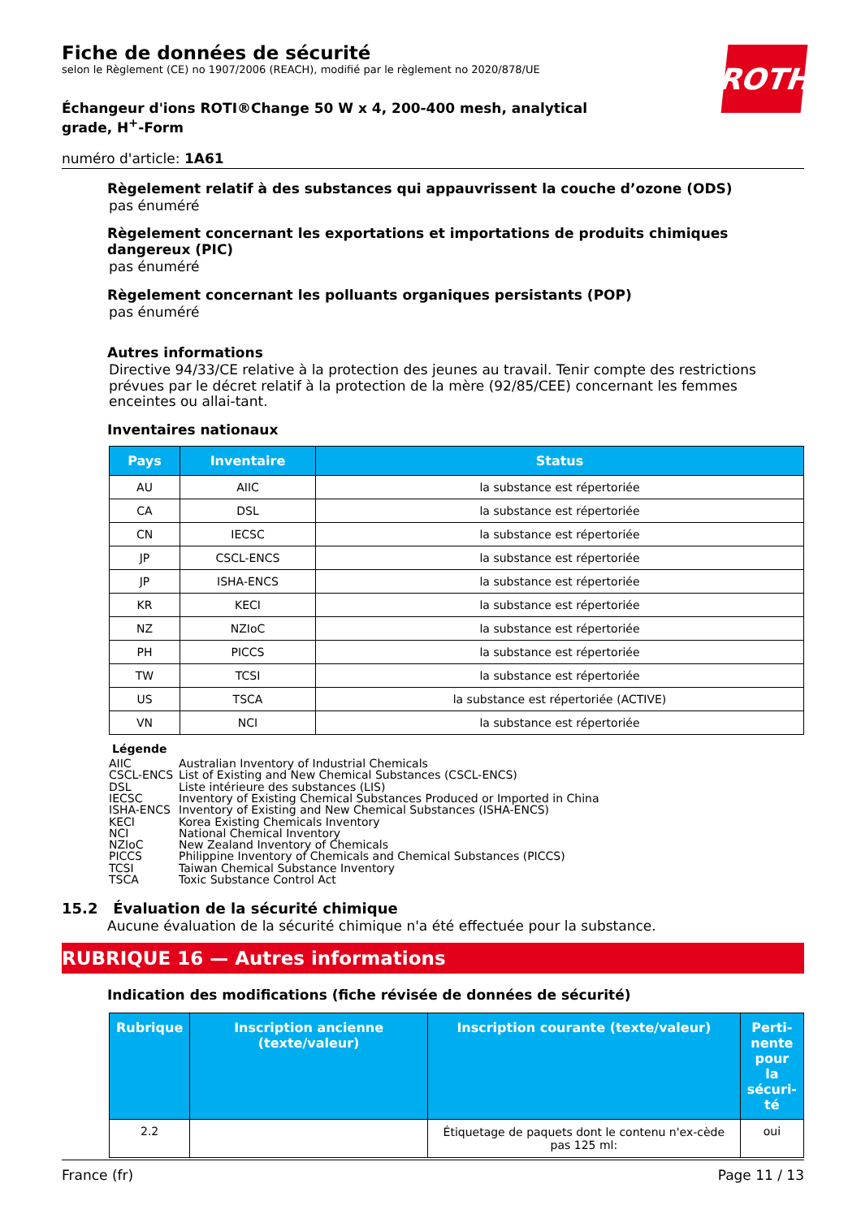ROTH
Fiche de données de sécurité
selon le Règlement (CE) no 1907/2006 (REACH), modifié par le règlement no 2020/878/UE
Échangeur d'ions ROTI®Change 50 W x 4, 200-400 mesh, analytical grade, H<sup>+</sup>-Form
numéro d'article: 1A61
Règelement relatif à des substances qui appauvrissent la couche d’ozone (ODS)
pas énuméré
Règelement concernant les exportations et importations de produits chimiques dangereux (PIC)
pas énuméré
Règelement concernant les polluants organiques persistants (POP)
pas énuméré
Autres informations
Directive 94/33/CE relative à la protection des jeunes au travail. Tenir compte des restrictions prévues par le décret relatif à la protection de la mère (92/85/CEE) concernant les femmes enceintes ou allai-tant.
Inventaires nationaux
| Pays | Inventaire | Status |
| --- | --- | --- |
| AU | AIIC | la substance est répertoriée |
| CA | DSL | la substance est répertoriée |
| CN | IECSC | la substance est répertoriée |
| JP | CSCL-ENCS | la substance est répertoriée |
| JP | ISHA-ENCS | la substance est répertoriée |
| KR | KECI | la substance est répertoriée |
| NZ | NZIoC | la substance est répertoriée |
| PH | PICCS | la substance est répertoriée |
| TW | TCSI | la substance est répertoriée |
| US | TSCA | la substance est répertoriée (ACTIVE) |
| VN | NCI | la substance est répertoriée |
Légende
AIIC Australian Inventory of Industrial Chemicals
CSCL-ENCS List of Existing and New Chemical Substances (CSCL-ENCS)
DSL Liste intérieure des substances (LIS)
IECSC Inventory of Existing Chemical Substances Produced or Imported in China
ISHA-ENCS Inventory of Existing and New Chemical Substances (ISHA-ENCS)
KECI Korea Existing Chemicals Inventory
NCI National Chemical Inventory
NZIoC New Zealand Inventory of Chemicals
PICCS Philippine Inventory of Chemicals and Chemical Substances (PICCS)
TCSI Taiwan Chemical Substance Inventory
TSCA Toxic Substance Control Act
15.2 Évaluation de la sécurité chimique
Aucune évaluation de la sécurité chimique n'a été effectuée pour la substance.
RUBRIQUE 16 — Autres informations
Indication des modifications (fiche révisée de données de sécurité)
| Rubrique | Inscription ancienne (texte/valeur) | Inscription courante (texte/valeur) | Perti-nente pour la sécuri-té |
| --- | --- | --- | --- |
| 2.2 | | Étiquetage de paquets dont le contenu n'ex-cède pas 125 ml: | oui |
France (fr) Page 11 / 13